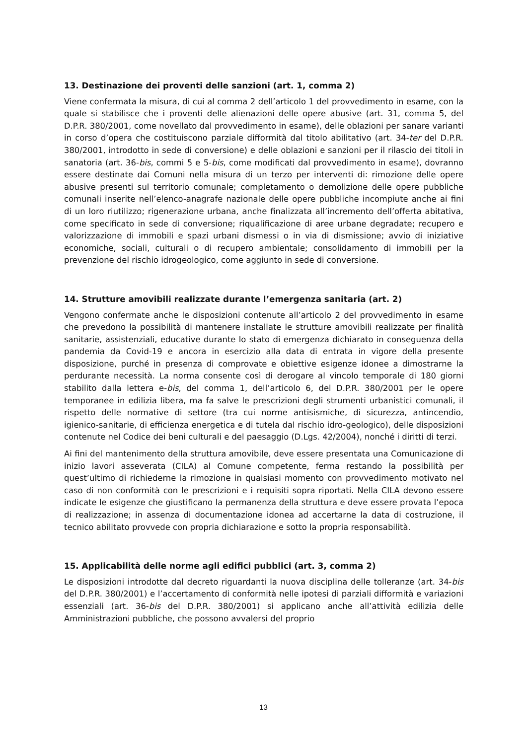13. Destinazione dei proventi delle sanzioni (art. 1, comma 2)
Viene confermata la misura, di cui al comma 2 dell’articolo 1 del provvedimento in esame, con la quale si stabilisce che i proventi delle alienazioni delle opere abusive (art. 31, comma 5, del D.P.R. 380/2001, come novellato dal provvedimento in esame), delle oblazioni per sanare varianti in corso d’opera che costituiscono parziale difformità dal titolo abilitativo (art. 34-ter del D.P.R. 380/2001, introdotto in sede di conversione) e delle oblazioni e sanzioni per il rilascio dei titoli in sanatoria (art. 36-bis, commi 5 e 5-bis, come modificati dal provvedimento in esame), dovranno essere destinate dai Comuni nella misura di un terzo per interventi di: rimozione delle opere abusive presenti sul territorio comunale; completamento o demolizione delle opere pubbliche comunali inserite nell’elenco-anagrafe nazionale delle opere pubbliche incompiute anche ai fini di un loro riutilizzo; rigenerazione urbana, anche finalizzata all’incremento dell’offerta abitativa, come specificato in sede di conversione; riqualificazione di aree urbane degradate; recupero e valorizzazione di immobili e spazi urbani dismessi o in via di dismissione; avvio di iniziative economiche, sociali, culturali o di recupero ambientale; consolidamento di immobili per la prevenzione del rischio idrogeologico, come aggiunto in sede di conversione.
14. Strutture amovibili realizzate durante l’emergenza sanitaria (art. 2)
Vengono confermate anche le disposizioni contenute all’articolo 2 del provvedimento in esame che prevedono la possibilità di mantenere installate le strutture amovibili realizzate per finalità sanitarie, assistenziali, educative durante lo stato di emergenza dichiarato in conseguenza della pandemia da Covid-19 e ancora in esercizio alla data di entrata in vigore della presente disposizione, purché in presenza di comprovate e obiettive esigenze idonee a dimostrarne la perdurante necessità. La norma consente così di derogare al vincolo temporale di 180 giorni stabilito dalla lettera e-bis, del comma 1, dell’articolo 6, del D.P.R. 380/2001 per le opere temporanee in edilizia libera, ma fa salve le prescrizioni degli strumenti urbanistici comunali, il rispetto delle normative di settore (tra cui norme antisismiche, di sicurezza, antincendio, igienico-sanitarie, di efficienza energetica e di tutela dal rischio idro-geologico), delle disposizioni contenute nel Codice dei beni culturali e del paesaggio (D.Lgs. 42/2004), nonché i diritti di terzi.
Ai fini del mantenimento della struttura amovibile, deve essere presentata una Comunicazione di inizio lavori asseverata (CILA) al Comune competente, ferma restando la possibilità per quest’ultimo di richiederne la rimozione in qualsiasi momento con provvedimento motivato nel caso di non conformità con le prescrizioni e i requisiti sopra riportati. Nella CILA devono essere indicate le esigenze che giustificano la permanenza della struttura e deve essere provata l’epoca di realizzazione; in assenza di documentazione idonea ad accertarne la data di costruzione, il tecnico abilitato provvede con propria dichiarazione e sotto la propria responsabilità.
15. Applicabilità delle norme agli edifici pubblici (art. 3, comma 2)
Le disposizioni introdotte dal decreto riguardanti la nuova disciplina delle tolleranze (art. 34-bis del D.P.R. 380/2001) e l’accertamento di conformità nelle ipotesi di parziali difformità e variazioni essenziali (art. 36-bis del D.P.R. 380/2001) si applicano anche all’attività edilizia delle Amministrazioni pubbliche, che possono avvalersi del proprio
13